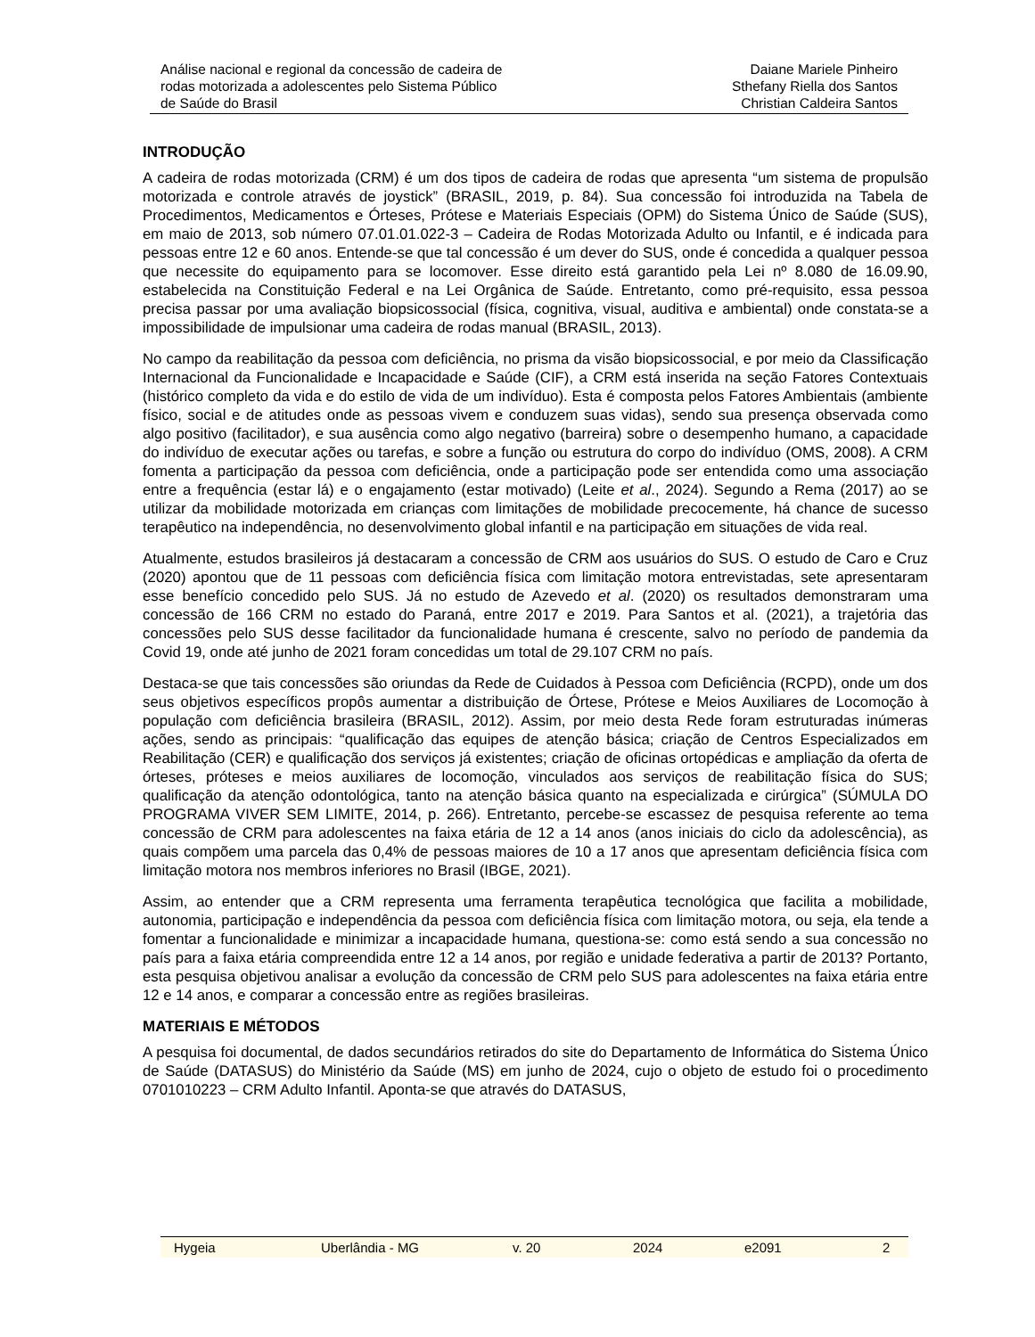Análise nacional e regional da concessão de cadeira de
rodas motorizada a adolescentes pelo Sistema Público
de Saúde do Brasil
Daiane Mariele Pinheiro
Sthefany Riella dos Santos
Christian Caldeira Santos
INTRODUÇÃO
A cadeira de rodas motorizada (CRM) é um dos tipos de cadeira de rodas que apresenta “um sistema de propulsão motorizada e controle através de joystick” (BRASIL, 2019, p. 84). Sua concessão foi introduzida na Tabela de Procedimentos, Medicamentos e Órteses, Prótese e Materiais Especiais (OPM) do Sistema Único de Saúde (SUS), em maio de 2013, sob número 07.01.01.022-3 – Cadeira de Rodas Motorizada Adulto ou Infantil, e é indicada para pessoas entre 12 e 60 anos. Entende-se que tal concessão é um dever do SUS, onde é concedida a qualquer pessoa que necessite do equipamento para se locomover. Esse direito está garantido pela Lei nº 8.080 de 16.09.90, estabelecida na Constituição Federal e na Lei Orgânica de Saúde. Entretanto, como pré-requisito, essa pessoa precisa passar por uma avaliação biopsicossocial (física, cognitiva, visual, auditiva e ambiental) onde constata-se a impossibilidade de impulsionar uma cadeira de rodas manual (BRASIL, 2013).
No campo da reabilitação da pessoa com deficiência, no prisma da visão biopsicossocial, e por meio da Classificação Internacional da Funcionalidade e Incapacidade e Saúde (CIF), a CRM está inserida na seção Fatores Contextuais (histórico completo da vida e do estilo de vida de um indivíduo). Esta é composta pelos Fatores Ambientais (ambiente físico, social e de atitudes onde as pessoas vivem e conduzem suas vidas), sendo sua presença observada como algo positivo (facilitador), e sua ausência como algo negativo (barreira) sobre o desempenho humano, a capacidade do indivíduo de executar ações ou tarefas, e sobre a função ou estrutura do corpo do indivíduo (OMS, 2008). A CRM fomenta a participação da pessoa com deficiência, onde a participação pode ser entendida como uma associação entre a frequência (estar lá) e o engajamento (estar motivado) (Leite et al., 2024). Segundo a Rema (2017) ao se utilizar da mobilidade motorizada em crianças com limitações de mobilidade precocemente, há chance de sucesso terapêutico na independência, no desenvolvimento global infantil e na participação em situações de vida real.
Atualmente, estudos brasileiros já destacaram a concessão de CRM aos usuários do SUS. O estudo de Caro e Cruz (2020) apontou que de 11 pessoas com deficiência física com limitação motora entrevistadas, sete apresentaram esse benefício concedido pelo SUS. Já no estudo de Azevedo et al. (2020) os resultados demonstraram uma concessão de 166 CRM no estado do Paraná, entre 2017 e 2019. Para Santos et al. (2021), a trajetória das concessões pelo SUS desse facilitador da funcionalidade humana é crescente, salvo no período de pandemia da Covid 19, onde até junho de 2021 foram concedidas um total de 29.107 CRM no país.
Destaca-se que tais concessões são oriundas da Rede de Cuidados à Pessoa com Deficiência (RCPD), onde um dos seus objetivos específicos propôs aumentar a distribuição de Órtese, Prótese e Meios Auxiliares de Locomoção à população com deficiência brasileira (BRASIL, 2012). Assim, por meio desta Rede foram estruturadas inúmeras ações, sendo as principais: “qualificação das equipes de atenção básica; criação de Centros Especializados em Reabilitação (CER) e qualificação dos serviços já existentes; criação de oficinas ortopédicas e ampliação da oferta de órteses, próteses e meios auxiliares de locomoção, vinculados aos serviços de reabilitação física do SUS; qualificação da atenção odontológica, tanto na atenção básica quanto na especializada e cirúrgica” (SÚMULA DO PROGRAMA VIVER SEM LIMITE, 2014, p. 266). Entretanto, percebe-se escassez de pesquisa referente ao tema concessão de CRM para adolescentes na faixa etária de 12 a 14 anos (anos iniciais do ciclo da adolescência), as quais compõem uma parcela das 0,4% de pessoas maiores de 10 a 17 anos que apresentam deficiência física com limitação motora nos membros inferiores no Brasil (IBGE, 2021).
Assim, ao entender que a CRM representa uma ferramenta terapêutica tecnológica que facilita a mobilidade, autonomia, participação e independência da pessoa com deficiência física com limitação motora, ou seja, ela tende a fomentar a funcionalidade e minimizar a incapacidade humana, questiona-se: como está sendo a sua concessão no país para a faixa etária compreendida entre 12 a 14 anos, por região e unidade federativa a partir de 2013? Portanto, esta pesquisa objetivou analisar a evolução da concessão de CRM pelo SUS para adolescentes na faixa etária entre 12 e 14 anos, e comparar a concessão entre as regiões brasileiras.
MATERIAIS E MÉTODOS
A pesquisa foi documental, de dados secundários retirados do site do Departamento de Informática do Sistema Único de Saúde (DATASUS) do Ministério da Saúde (MS) em junho de 2024, cujo o objeto de estudo foi o procedimento 0701010223 – CRM Adulto Infantil. Aponta-se que através do DATASUS,
Hygeia Uberlândia - MG v. 20 2024 e2091 2